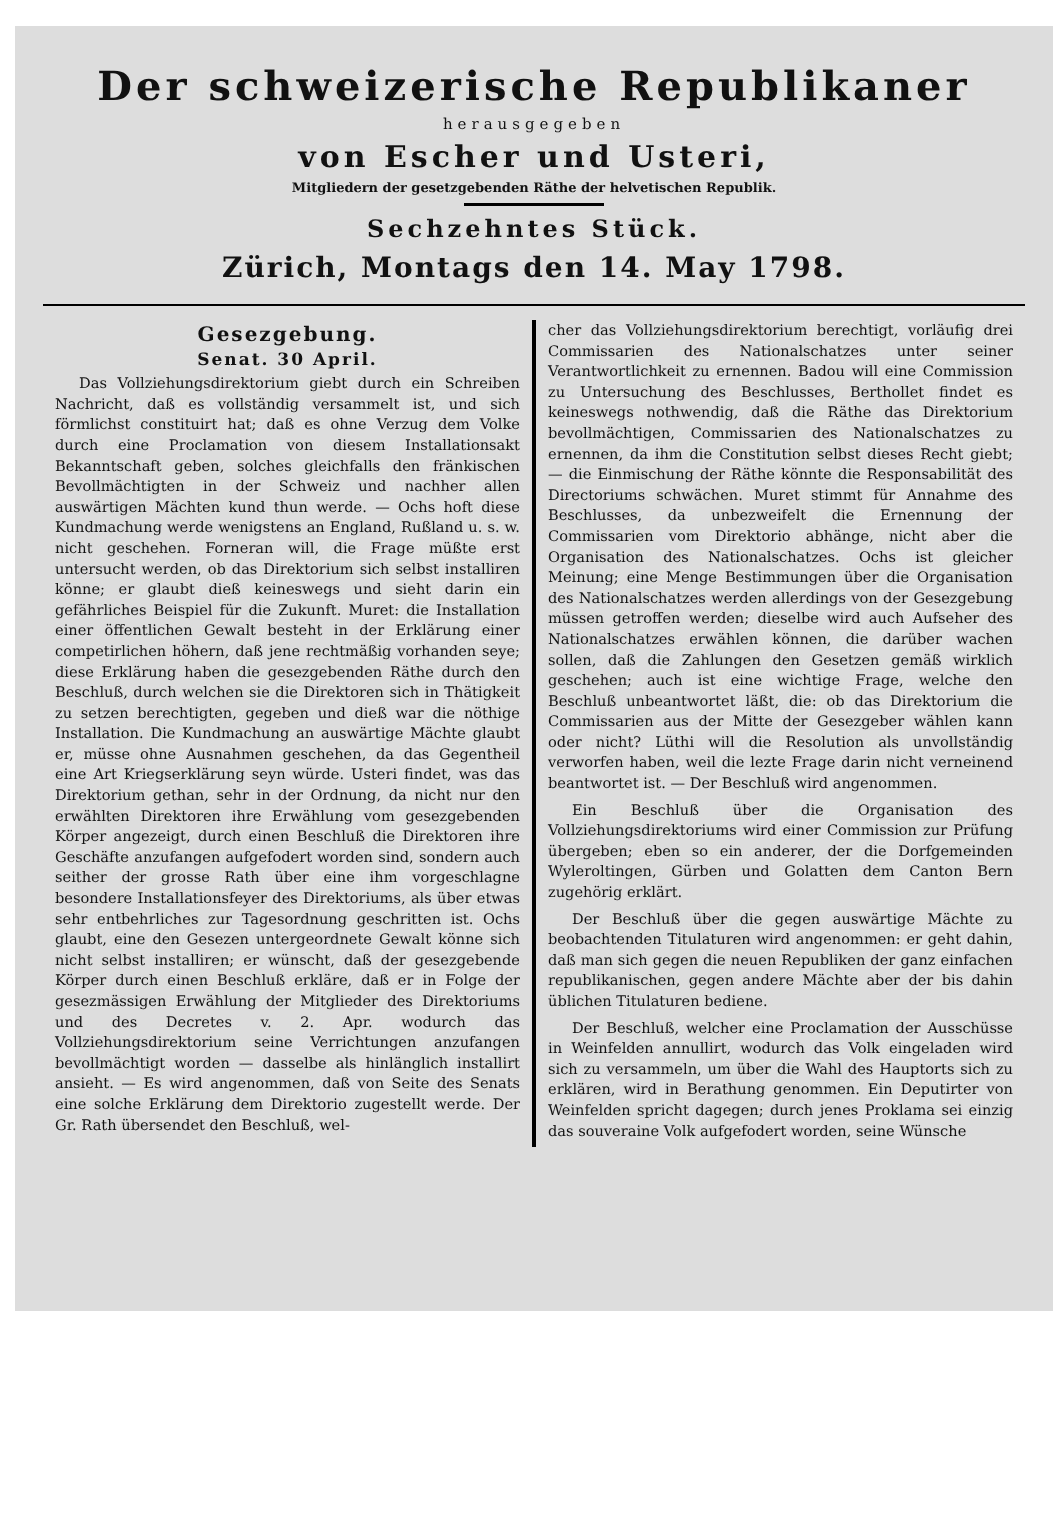Der schweizerische Republikaner
herausgegeben
von Escher und Usteri,
Mitgliedern der gesetzgebenden Räthe der helvetischen Republik.
Sechzehntes Stück.
Zürich, Montags den 14. May 1798.
Gesezgebung.
Senat. 30 April.
Das Vollziehungsdirektorium giebt durch ein Schreiben Nachricht, daß es vollständig versammelt ist, und sich förmlichst constituirt hat; daß es ohne Verzug dem Volke durch eine Proclamation von diesem Installationsakt Bekanntschaft geben, solches gleichfalls den fränkischen Bevollmächtigten in der Schweiz und nachher allen auswärtigen Mächten kund thun werde. — Ochs hoft diese Kundmachung werde wenigstens an England, Rußland u. s. w. nicht geschehen. Forneran will, die Frage müßte erst untersucht werden, ob das Direktorium sich selbst installiren könne; er glaubt dieß keineswegs und sieht darin ein gefährliches Beispiel für die Zukunft. Muret: die Installation einer öffentlichen Gewalt besteht in der Erklärung einer competirlichen höhern, daß jene rechtmäßig vorhanden seye; diese Erklärung haben die gesezgebenden Räthe durch den Beschluß, durch welchen sie die Direktoren sich in Thätigkeit zu setzen berechtigten, gegeben und dieß war die nöthige Installation. Die Kundmachung an auswärtige Mächte glaubt er, müsse ohne Ausnahmen geschehen, da das Gegentheil eine Art Kriegserklärung seyn würde. Usteri findet, was das Direktorium gethan, sehr in der Ordnung, da nicht nur den erwählten Direktoren ihre Erwählung vom gesezgebenden Körper angezeigt, durch einen Beschluß die Direktoren ihre Geschäfte anzufangen aufgefodert worden sind, sondern auch seither der grosse Rath über eine ihm vorgeschlagne besondere Installationsfeyer des Direktoriums, als über etwas sehr entbehrliches zur Tagesordnung geschritten ist. Ochs glaubt, eine den Gesezen untergeordnete Gewalt könne sich nicht selbst installiren; er wünscht, daß der gesezgebende Körper durch einen Beschluß erkläre, daß er in Folge der gesezmässigen Erwählung der Mitglieder des Direktoriums und des Decretes v. 2. Apr. wodurch das Vollziehungsdirektorium seine Verrichtungen anzufangen bevollmächtigt worden — dasselbe als hinlänglich installirt ansieht. — Es wird angenommen, daß von Seite des Senats eine solche Erklärung dem Direktorio zugestellt werde. Der Gr. Rath übersendet den Beschluß, wel-
cher das Vollziehungsdirektorium berechtigt, vorläufig drei Commissarien des Nationalschatzes unter seiner Verantwortlichkeit zu ernennen. Badou will eine Commission zu Untersuchung des Beschlusses, Berthollet findet es keineswegs nothwendig, daß die Räthe das Direktorium bevollmächtigen, Commissarien des Nationalschatzes zu ernennen, da ihm die Constitution selbst dieses Recht giebt; — die Einmischung der Räthe könnte die Responsabilität des Directoriums schwächen. Muret stimmt für Annahme des Beschlusses, da unbezweifelt die Ernennung der Commissarien vom Direktorio abhänge, nicht aber die Organisation des Nationalschatzes. Ochs ist gleicher Meinung; eine Menge Bestimmungen über die Organisation des Nationalschatzes werden allerdings von der Gesezgebung müssen getroffen werden; dieselbe wird auch Aufseher des Nationalschatzes erwählen können, die darüber wachen sollen, daß die Zahlungen den Gesetzen gemäß wirklich geschehen; auch ist eine wichtige Frage, welche den Beschluß unbeantwortet läßt, die: ob das Direktorium die Commissarien aus der Mitte der Gesezgeber wählen kann oder nicht? Lüthi will die Resolution als unvollständig verworfen haben, weil die lezte Frage darin nicht verneinend beantwortet ist. — Der Beschluß wird angenommen.
Ein Beschluß über die Organisation des Vollziehungsdirektoriums wird einer Commission zur Prüfung übergeben; eben so ein anderer, der die Dorfgemeinden Wyleroltingen, Gürben und Golatten dem Canton Bern zugehörig erklärt.
Der Beschluß über die gegen auswärtige Mächte zu beobachtenden Titulaturen wird angenommen: er geht dahin, daß man sich gegen die neuen Republiken der ganz einfachen republikanischen, gegen andere Mächte aber der bis dahin üblichen Titulaturen bediene.
Der Beschluß, welcher eine Proclamation der Ausschüsse in Weinfelden annullirt, wodurch das Volk eingeladen wird sich zu versammeln, um über die Wahl des Hauptorts sich zu erklären, wird in Berathung genommen. Ein Deputirter von Weinfelden spricht dagegen; durch jenes Proklama sei einzig das souveraine Volk aufgefodert worden, seine Wünsche